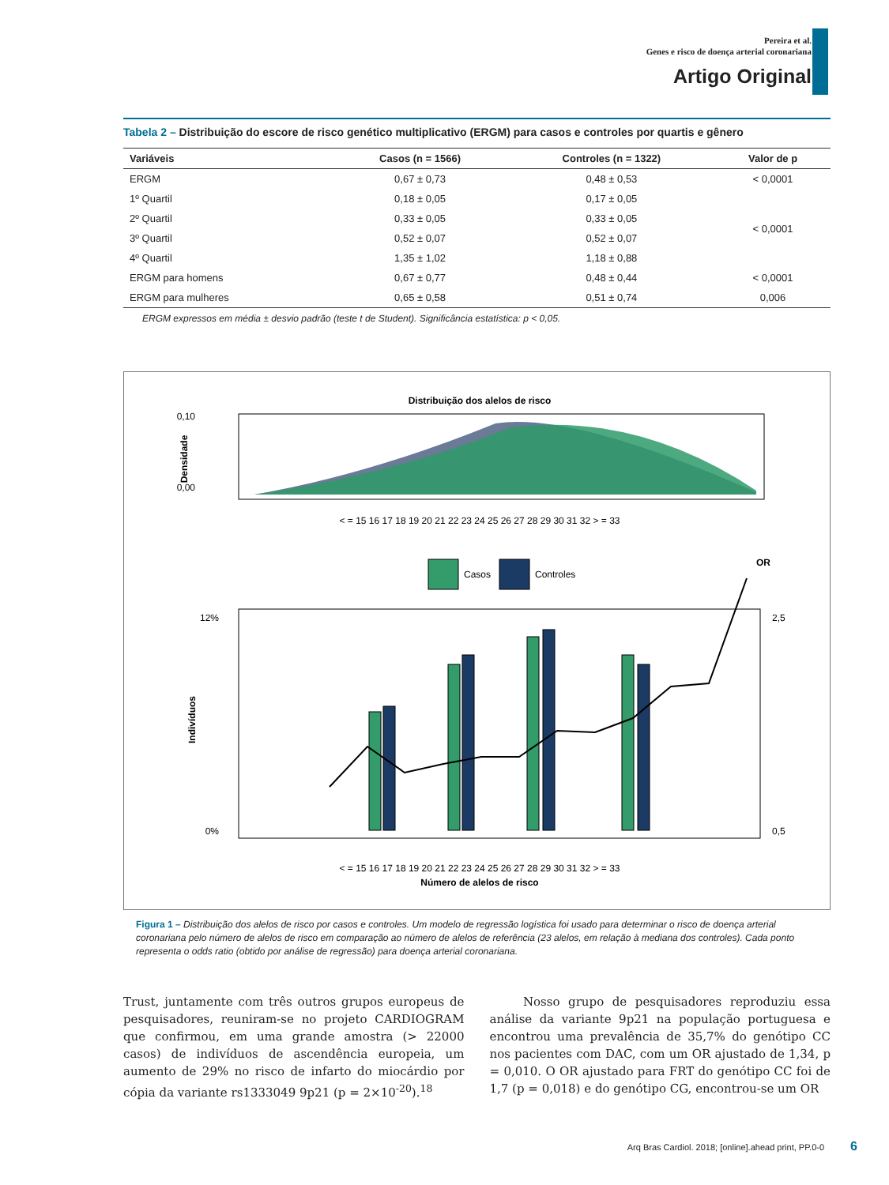Pereira et al.
Genes e risco de doença arterial coronariana
Artigo Original
Tabela 2 – Distribuição do escore de risco genético multiplicativo (ERGM) para casos e controles por quartis e gênero
| Variáveis | Casos (n = 1566) | Controles (n = 1322) | Valor de p |
| --- | --- | --- | --- |
| ERGM | 0,67 ± 0,73 | 0,48 ± 0,53 | < 0,0001 |
| 1º Quartil | 0,18 ± 0,05 | 0,17 ± 0,05 | < 0,0001 |
| 2º Quartil | 0,33 ± 0,05 | 0,33 ± 0,05 | |
| 3º Quartil | 0,52 ± 0,07 | 0,52 ± 0,07 | |
| 4º Quartil | 1,35 ± 1,02 | 1,18 ± 0,88 | |
| ERGM para homens | 0,67 ± 0,77 | 0,48 ± 0,44 | < 0,0001 |
| ERGM para mulheres | 0,65 ± 0,58 | 0,51 ± 0,74 | 0,006 |
ERGM expressos em média ± desvio padrão (teste t de Student). Significância estatística: p < 0,05.
Distribuição dos alelos de risco
0,10
0,00
Densidade
< = 15 16 17 18 19 20 21 22 23 24 25 26 27 28 29 30 31 32 > = 33
Casos
Controles
OR
12%
0%
2,5
0,5
Indivíduos
< = 15 16 17 18 19 20 21 22 23 24 25 26 27 28 29 30 31 32 > = 33
Número de alelos de risco
Figura 1 – Distribuição dos alelos de risco por casos e controles. Um modelo de regressão logística foi usado para determinar o risco de doença arterial coronariana pelo número de alelos de risco em comparação ao número de alelos de referência (23 alelos, em relação à mediana dos controles). Cada ponto representa o odds ratio (obtido por análise de regressão) para doença arterial coronariana.
Trust, juntamente com três outros grupos europeus de pesquisadores, reuniram-se no projeto CARDIOGRAM que confirmou, em uma grande amostra (> 22000 casos) de indivíduos de ascendência europeia, um aumento de 29% no risco de infarto do miocárdio por cópia da variante rs1333049 9p21 (p = 2×10<sup>-20</sup>).<sup>18</sup>
Nosso grupo de pesquisadores reproduziu essa análise da variante 9p21 na população portuguesa e encontrou uma prevalência de 35,7% do genótipo CC nos pacientes com DAC, com um OR ajustado de 1,34, p = 0,010. O OR ajustado para FRT do genótipo CC foi de 1,7 (p = 0,018) e do genótipo CG, encontrou-se um OR
Arq Bras Cardiol. 2018; [online].ahead print, PP.0-0 6